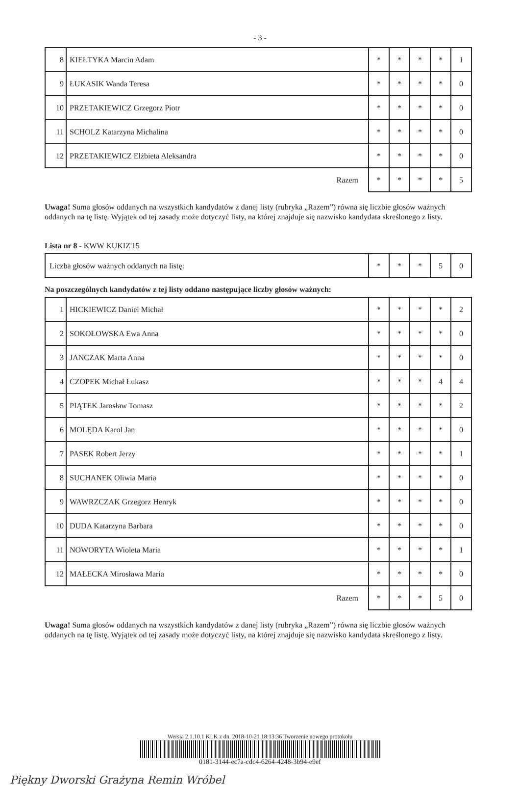- 3 -
| 8 | KIEŁTYKA Marcin Adam | * | * | * | * | 1 |
| 9 | ŁUKASIK Wanda Teresa | * | * | * | * | 0 |
| 10 | PRZETAKIEWICZ Grzegorz Piotr | * | * | * | * | 0 |
| 11 | SCHOLZ Katarzyna Michalina | * | * | * | * | 0 |
| 12 | PRZETAKIEWICZ Elżbieta Aleksandra | * | * | * | * | 0 |
| Razem | | * | * | * | * | 5 |
Uwaga! Suma głosów oddanych na wszystkich kandydatów z danej listy (rubryka „Razem”) równa się liczbie głosów ważnych oddanych na tę listę. Wyjątek od tej zasady może dotyczyć listy, na której znajduje się nazwisko kandydata skreślonego z listy.
Lista nr 8 - KWW KUKIZ'15
| Liczba głosów ważnych oddanych na listę: | * | * | * | 5 | 0 |
Na poszczególnych kandydatów z tej listy oddano następujące liczby głosów ważnych:
| 1 | HICKIEWICZ Daniel Michał | * | * | * | * | 2 |
| 2 | SOKOŁOWSKA Ewa Anna | * | * | * | * | 0 |
| 3 | JANCZAK Marta Anna | * | * | * | * | 0 |
| 4 | CZOPEK Michał Łukasz | * | * | * | 4 | 4 |
| 5 | PIĄTEK Jarosław Tomasz | * | * | * | * | 2 |
| 6 | MOLĘDA Karol Jan | * | * | * | * | 0 |
| 7 | PASEK Robert Jerzy | * | * | * | * | 1 |
| 8 | SUCHANEK Oliwia Maria | * | * | * | * | 0 |
| 9 | WAWRZCZAK Grzegorz Henryk | * | * | * | * | 0 |
| 10 | DUDA Katarzyna Barbara | * | * | * | * | 0 |
| 11 | NOWORYTA Wioleta Maria | * | * | * | * | 1 |
| 12 | MAŁECKA Mirosława Maria | * | * | * | * | 0 |
| Razem | | * | * | * | 5 | 0 |
Uwaga! Suma głosów oddanych na wszystkich kandydatów z danej listy (rubryka „Razem”) równa się liczbie głosów ważnych oddanych na tę listę. Wyjątek od tej zasady może dotyczyć listy, na której znajduje się nazwisko kandydata skreślonego z listy.
Wersja 2.1.10.1 KLK z dn. 2018-10-21 18:13:36 Tworzenie nowego protokołu
0181-3144-ec7a-cdc4-6264-4248-3b94-e9ef
Piękny Dworski Grażyna Remin Wróbel